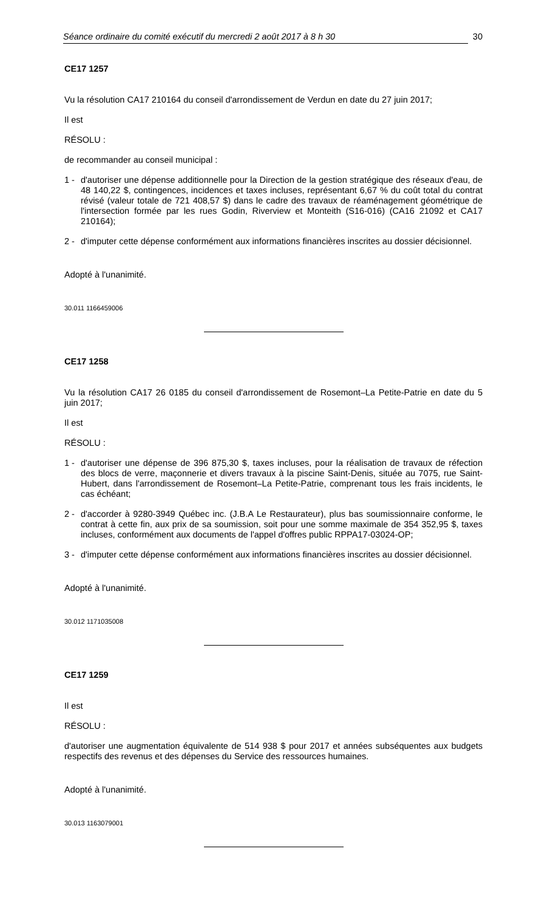Séance ordinaire du comité exécutif du mercredi 2 août 2017 à 8 h 30 30
CE17 1257
Vu la résolution CA17 210164 du conseil d'arrondissement de Verdun en date du 27 juin 2017;
Il est
RÉSOLU :
de recommander au conseil municipal :
1 - d'autoriser une dépense additionnelle pour la Direction de la gestion stratégique des réseaux d'eau, de 48 140,22 $, contingences, incidences et taxes incluses, représentant 6,67 % du coût total du contrat révisé (valeur totale de 721 408,57 $) dans le cadre des travaux de réaménagement géométrique de l'intersection formée par les rues Godin, Riverview et Monteith (S16-016) (CA16 21092 et CA17 210164);
2 - d'imputer cette dépense conformément aux informations financières inscrites au dossier décisionnel.
Adopté à l'unanimité.
30.011 1166459006
CE17 1258
Vu la résolution CA17 26 0185 du conseil d'arrondissement de Rosemont–La Petite-Patrie en date du 5 juin 2017;
Il est
RÉSOLU :
1 - d'autoriser une dépense de 396 875,30 $, taxes incluses, pour la réalisation de travaux de réfection des blocs de verre, maçonnerie et divers travaux à la piscine Saint-Denis, située au 7075, rue Saint-Hubert, dans l'arrondissement de Rosemont–La Petite-Patrie, comprenant tous les frais incidents, le cas échéant;
2 - d'accorder à 9280-3949 Québec inc. (J.B.A Le Restaurateur), plus bas soumissionnaire conforme, le contrat à cette fin, aux prix de sa soumission, soit pour une somme maximale de 354 352,95 $, taxes incluses, conformément aux documents de l'appel d'offres public RPPA17-03024-OP;
3 - d'imputer cette dépense conformément aux informations financières inscrites au dossier décisionnel.
Adopté à l'unanimité.
30.012 1171035008
CE17 1259
Il est
RÉSOLU :
d'autoriser une augmentation équivalente de 514 938 $ pour 2017 et années subséquentes aux budgets respectifs des revenus et des dépenses du Service des ressources humaines.
Adopté à l'unanimité.
30.013 1163079001